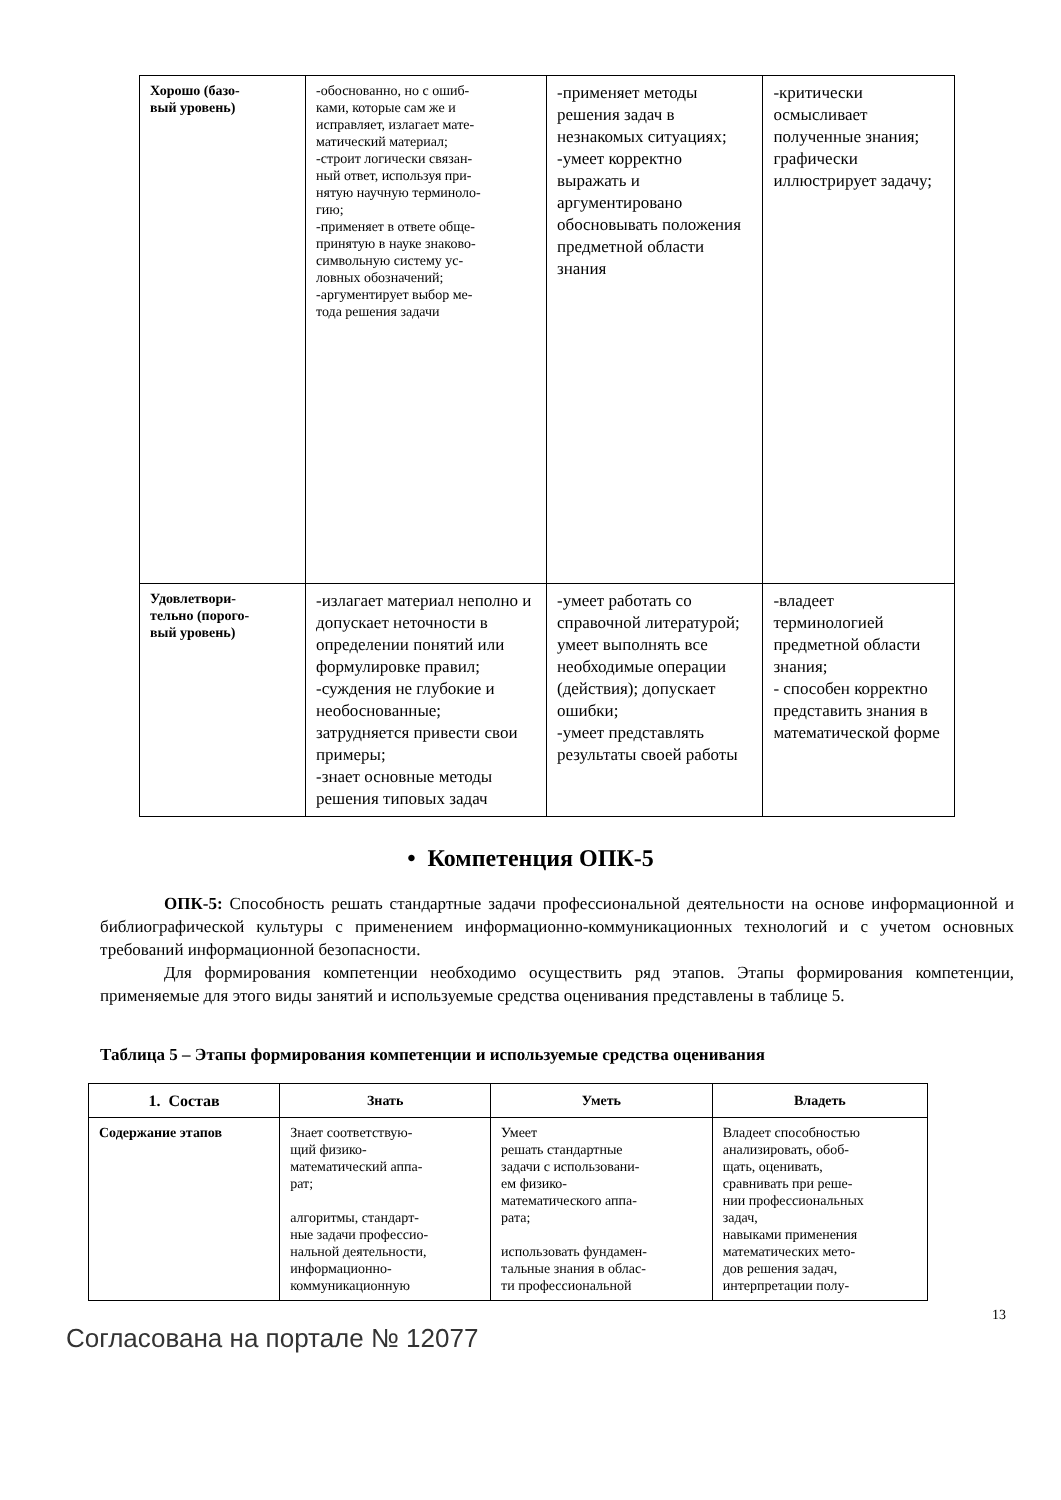| Хорошо (базо- вый уровень) | -обоснованно, но с ошиб- ками, которые сам же и исправляет, излагает мате- матический материал; -строит логически связан- ный ответ, используя при- нятую научную терминоло- гию; -применяет в ответе обще- принятую в науке знаково- символьную систему ус- ловных обозначений; -аргументирует выбор ме- тода решения задачи | -применяет методы решения задач в незнакомых ситуациях; -умеет корректно выражать и аргументировано обосновывать положения предметной области знания | -критически осмысливает полученные знания; графически иллюстрирует задачу; |
| Удовлетвори- тельно (порого- вый уровень) | -излагает материал неполно и допускает неточности в определении понятий или формулировке правил; -суждения не глубокие и необоснованные; затрудняется привести свои примеры; -знает основные методы решения типовых задач | -умеет работать со справочной литературой; умеет выполнять все необходимые операции (действия); допускает ошибки; -умеет представлять результаты своей работы | -владеет терминологией предметной области знания; - способен корректно представить знания в математической форме |
• Компетенция ОПК-5
ОПК-5: Способность решать стандартные задачи профессиональной деятельности на основе информационной и библиографической культуры с применением информационно-коммуникационных технологий и с учетом основных требований информационной безопасности.
Для формирования компетенции необходимо осуществить ряд этапов. Этапы формирования компетенции, применяемые для этого виды занятий и используемые средства оценивания представлены в таблице 5.
Таблица 5 – Этапы формирования компетенции и используемые средства оценивания
| 1. Состав | Знать | Уметь | Владеть |
| --- | --- | --- | --- |
| Содержание этапов | Знает соответствую- щий физико- математический аппа- рат; алгоритмы, стандарт- ные задачи профессио- нальной деятельности, информационно- коммуникационную | Умеет решать стандартные задачи с использовани- ем физико- математического аппа- рата; использовать фундамен- тальные знания в облас- ти профессиональной | Владеет способностью анализировать, обоб- щать, оценивать, сравнивать при реше- нии профессиональных задач, навыками применения математических мето- дов решения задач, интерпретации полу- |
13
Согласована на портале № 12077